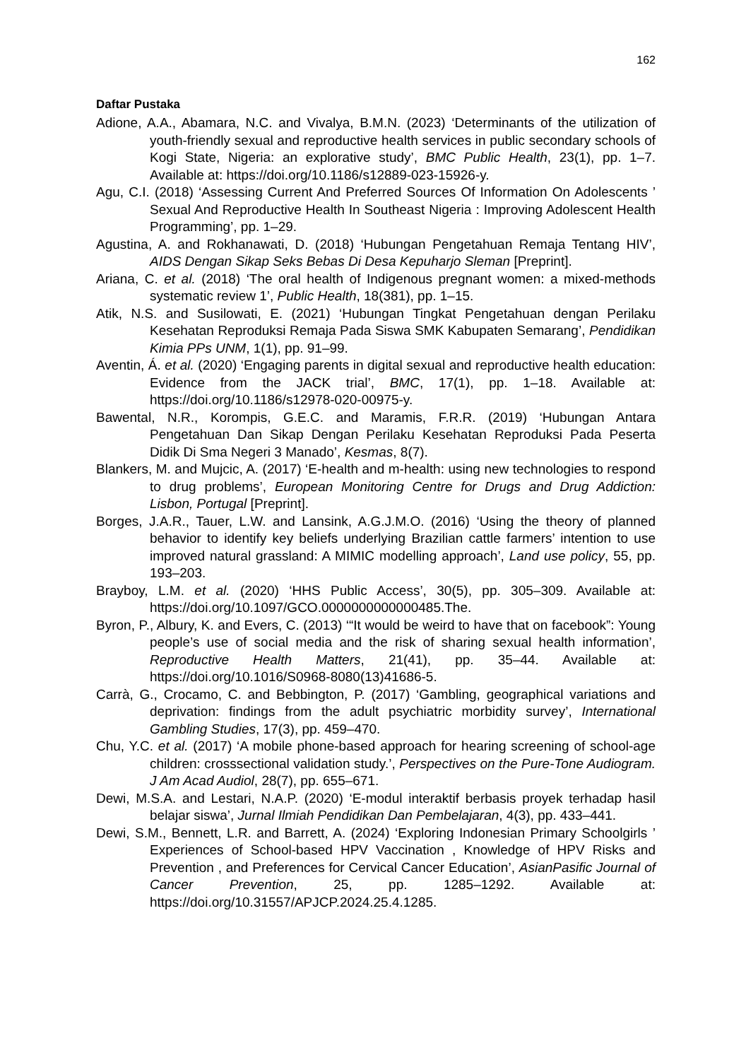162
Daftar Pustaka
Adione, A.A., Abamara, N.C. and Vivalya, B.M.N. (2023) ‘Determinants of the utilization of youth-friendly sexual and reproductive health services in public secondary schools of Kogi State, Nigeria: an explorative study’, BMC Public Health, 23(1), pp. 1–7. Available at: https://doi.org/10.1186/s12889-023-15926-y.
Agu, C.I. (2018) ‘Assessing Current And Preferred Sources Of Information On Adolescents ’ Sexual And Reproductive Health In Southeast Nigeria : Improving Adolescent Health Programming’, pp. 1–29.
Agustina, A. and Rokhanawati, D. (2018) ‘Hubungan Pengetahuan Remaja Tentang HIV’, AIDS Dengan Sikap Seks Bebas Di Desa Kepuharjo Sleman [Preprint].
Ariana, C. et al. (2018) ‘The oral health of Indigenous pregnant women: a mixed-methods systematic review 1’, Public Health, 18(381), pp. 1–15.
Atik, N.S. and Susilowati, E. (2021) ‘Hubungan Tingkat Pengetahuan dengan Perilaku Kesehatan Reproduksi Remaja Pada Siswa SMK Kabupaten Semarang’, Pendidikan Kimia PPs UNM, 1(1), pp. 91–99.
Aventin, Á. et al. (2020) ‘Engaging parents in digital sexual and reproductive health education: Evidence from the JACK trial’, BMC, 17(1), pp. 1–18. Available at: https://doi.org/10.1186/s12978-020-00975-y.
Bawental, N.R., Korompis, G.E.C. and Maramis, F.R.R. (2019) ‘Hubungan Antara Pengetahuan Dan Sikap Dengan Perilaku Kesehatan Reproduksi Pada Peserta Didik Di Sma Negeri 3 Manado’, Kesmas, 8(7).
Blankers, M. and Mujcic, A. (2017) ‘E-health and m-health: using new technologies to respond to drug problems’, European Monitoring Centre for Drugs and Drug Addiction: Lisbon, Portugal [Preprint].
Borges, J.A.R., Tauer, L.W. and Lansink, A.G.J.M.O. (2016) ‘Using the theory of planned behavior to identify key beliefs underlying Brazilian cattle farmers’ intention to use improved natural grassland: A MIMIC modelling approach’, Land use policy, 55, pp. 193–203.
Brayboy, L.M. et al. (2020) ‘HHS Public Access’, 30(5), pp. 305–309. Available at: https://doi.org/10.1097/GCO.0000000000000485.The.
Byron, P., Albury, K. and Evers, C. (2013) ‘“It would be weird to have that on facebook”: Young people’s use of social media and the risk of sharing sexual health information’, Reproductive Health Matters, 21(41), pp. 35–44. Available at: https://doi.org/10.1016/S0968-8080(13)41686-5.
Carrà, G., Crocamo, C. and Bebbington, P. (2017) ‘Gambling, geographical variations and deprivation: findings from the adult psychiatric morbidity survey’, International Gambling Studies, 17(3), pp. 459–470.
Chu, Y.C. et al. (2017) ‘A mobile phone-based approach for hearing screening of school-age children: crosssectional validation study.’, Perspectives on the Pure-Tone Audiogram. J Am Acad Audiol, 28(7), pp. 655–671.
Dewi, M.S.A. and Lestari, N.A.P. (2020) ‘E-modul interaktif berbasis proyek terhadap hasil belajar siswa’, Jurnal Ilmiah Pendidikan Dan Pembelajaran, 4(3), pp. 433–441.
Dewi, S.M., Bennett, L.R. and Barrett, A. (2024) ‘Exploring Indonesian Primary Schoolgirls ’ Experiences of School-based HPV Vaccination , Knowledge of HPV Risks and Prevention , and Preferences for Cervical Cancer Education’, AsianPasific Journal of Cancer Prevention, 25, pp. 1285–1292. Available at: https://doi.org/10.31557/APJCP.2024.25.4.1285.